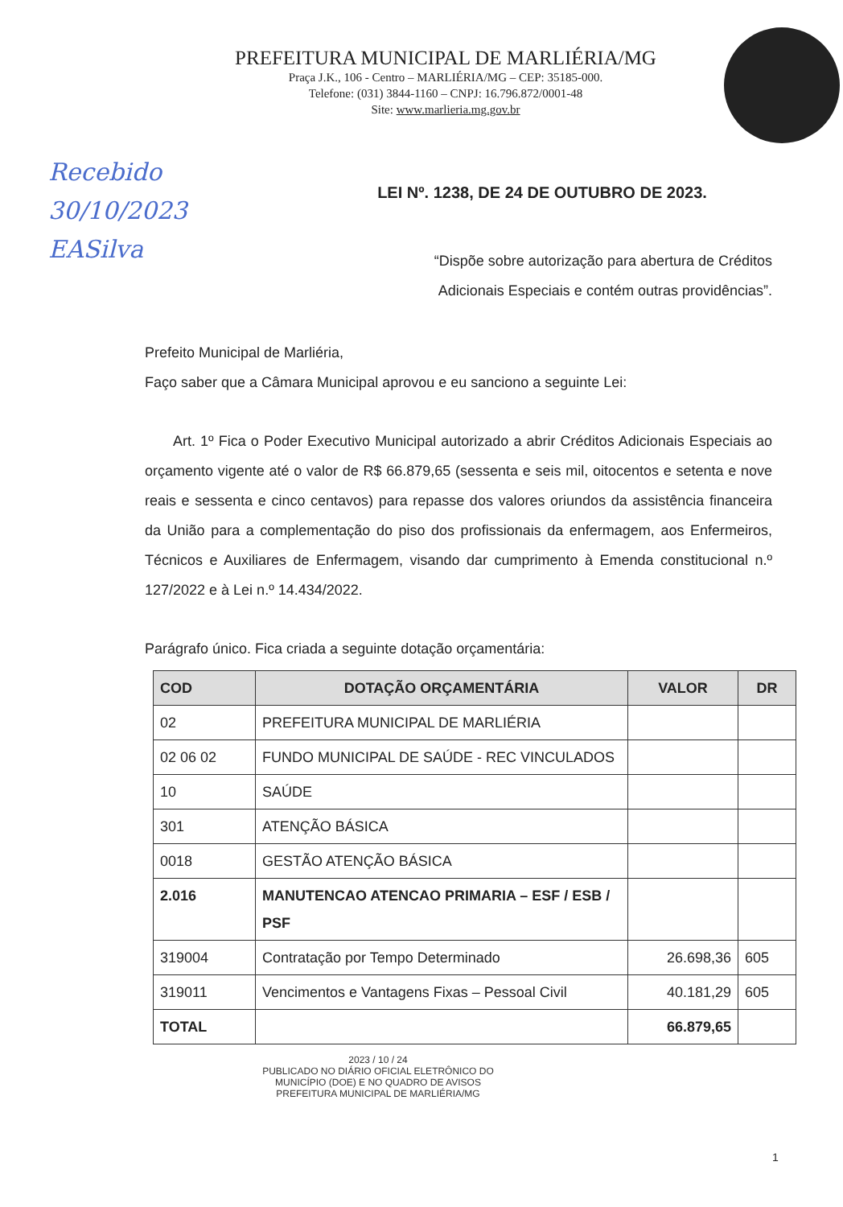PREFEITURA MUNICIPAL DE MARLIÉRIA/MG
Praça J.K., 106 - Centro – MARLIÉRIA/MG – CEP: 35185-000.
Telefone: (031) 3844-1160 – CNPJ: 16.796.872/0001-48
Site: www.marlieria.mg.gov.br
Recebido
30/10/2023
EASilva
LEI Nº. 1238, DE 24 DE OUTUBRO DE 2023.
“Dispõe sobre autorização para abertura de Créditos Adicionais Especiais e contém outras providências”.
Prefeito Municipal de Marliéria,
Faço saber que a Câmara Municipal aprovou e eu sanciono a seguinte Lei:
Art. 1º Fica o Poder Executivo Municipal autorizado a abrir Créditos Adicionais Especiais ao orçamento vigente até o valor de R$ 66.879,65 (sessenta e seis mil, oitocentos e setenta e nove reais e sessenta e cinco centavos) para repasse dos valores oriundos da assistência financeira da União para a complementação do piso dos profissionais da enfermagem, aos Enfermeiros, Técnicos e Auxiliares de Enfermagem, visando dar cumprimento à Emenda constitucional n.º 127/2022 e à Lei n.º 14.434/2022.
Parágrafo único. Fica criada a seguinte dotação orçamentária:
| COD | DOTAÇÃO ORÇAMENTÁRIA | VALOR | DR |
| --- | --- | --- | --- |
| 02 | PREFEITURA MUNICIPAL DE MARLIÉRIA | | |
| 02 06 02 | FUNDO MUNICIPAL DE SAÚDE - REC VINCULADOS | | |
| 10 | SAÚDE | | |
| 301 | ATENÇÃO BÁSICA | | |
| 0018 | GESTÃO ATENÇÃO BÁSICA | | |
| 2.016 | MANUTENCAO ATENCAO PRIMARIA – ESF / ESB / PSF | | |
| 319004 | Contratação por Tempo Determinado | 26.698,36 | 605 |
| 319011 | Vencimentos e Vantagens Fixas – Pessoal Civil | 40.181,29 | 605 |
| TOTAL | | 66.879,65 | |
2023 / 10 / 24
PUBLICADO NO DIÁRIO OFICIAL ELETRÔNICO DO MUNICÍPIO (DOE) E NO QUADRO DE AVISOS
PREFEITURA MUNICIPAL DE MARLIÉRIA/MG
1